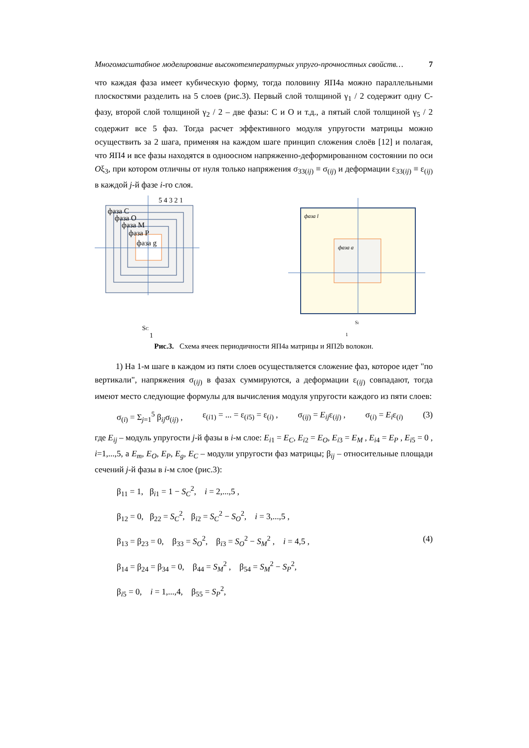Многомасштабное моделирование высокотемпературных упруго-прочностных свойств… 7
что каждая фаза имеет кубическую форму, тогда половину ЯП4а можно параллельными плоскостями разделить на 5 слоев (рис.3). Первый слой толщиной γ<sub>1</sub> / 2 содержит одну С-фазу, второй слой толщиной γ<sub>2</sub> / 2 – две фазы: С и О и т.д., а пятый слой толщиной γ<sub>5</sub> / 2 содержит все 5 фаз. Тогда расчет эффективного модуля упругости матрицы можно осуществить за 2 шага, применяя на каждом шаге принцип сложения слоёв [12] и полагая, что ЯП4 и все фазы находятся в одноосном напряженно-деформированном состоянии по оси Oξ<sub>3</sub>, при котором отличны от нуля только напряжения σ<sub>33(ij)</sub> ≡ σ<sub>(ij)</sub> и деформации ε<sub>33(ij)</sub> ≡ ε<sub>(ij)</sub> в каждой j-й фазе i-го слоя.
фаза С
фаза О
фаза М
фаза Р
фаза g
5 4 3 2 1
SC
1
фаза l
фаза a
Sl
1
Рис.3. Схема ячеек периодичности ЯП4а матрицы и ЯП2b волокон.
1) На 1-м шаге в каждом из пяти слоев осуществляется сложение фаз, которое идет "по вертикали", напряжения σ<sub>(ij)</sub> в фазах суммируются, а деформации ε<sub>(ij)</sub> совпадают, тогда имеют место следующие формулы для вычисления модуля упругости каждого из пяти слоев:
σ<sub>(i)</sub> = Σ<sub>j=1</sub><sup>5</sup> β<sub>ij</sub>σ<sub>(ij)</sub> , ε<sub>(i1)</sub> = ... = ε<sub>(i5)</sub> = ε<sub>(i)</sub> , σ<sub>(ij)</sub> = E<sub>ij</sub>ε<sub>(ij)</sub> , σ<sub>(i)</sub> = E<sub>i</sub>ε<sub>(i)</sub> (3)
где E<sub>ij</sub> – модуль упругости j-й фазы в i-м слое: E<sub>i1</sub> = E<sub>C</sub>, E<sub>i2</sub> = E<sub>O</sub>, E<sub>i3</sub> = E<sub>M</sub> , E<sub>i4</sub> = E<sub>P</sub> , E<sub>i5</sub> = 0 , i=1,...,5, а E<sub>m</sub>, E<sub>O</sub>, E<sub>P</sub>, E<sub>g</sub>, E<sub>C</sub> – модули упругости фаз матрицы; β<sub>ij</sub> – относительные площади сечений j-й фазы в i-м слое (рис.3):
β<sub>11</sub> = 1, β<sub>i1</sub> = 1 − S<sub>C</sub><sup>2</sup>, i = 2,...,5 ,
β<sub>12</sub> = 0, β<sub>22</sub> = S<sub>C</sub><sup>2</sup>, β<sub>i2</sub> = S<sub>C</sub><sup>2</sup> − S<sub>O</sub><sup>2</sup>, i = 3,...,5 ,
β<sub>13</sub> = β<sub>23</sub> = 0, β<sub>33</sub> = S<sub>O</sub><sup>2</sup>, β<sub>i3</sub> = S<sub>O</sub><sup>2</sup> − S<sub>M</sub><sup>2</sup> , i = 4,5 , (4)
β<sub>14</sub> = β<sub>24</sub> = β<sub>34</sub> = 0, β<sub>44</sub> = S<sub>M</sub><sup>2</sup> , β<sub>54</sub> = S<sub>M</sub><sup>2</sup> − S<sub>P</sub><sup>2</sup>,
β<sub>i5</sub> = 0, i = 1,...,4, β<sub>55</sub> = S<sub>P</sub><sup>2</sup>,